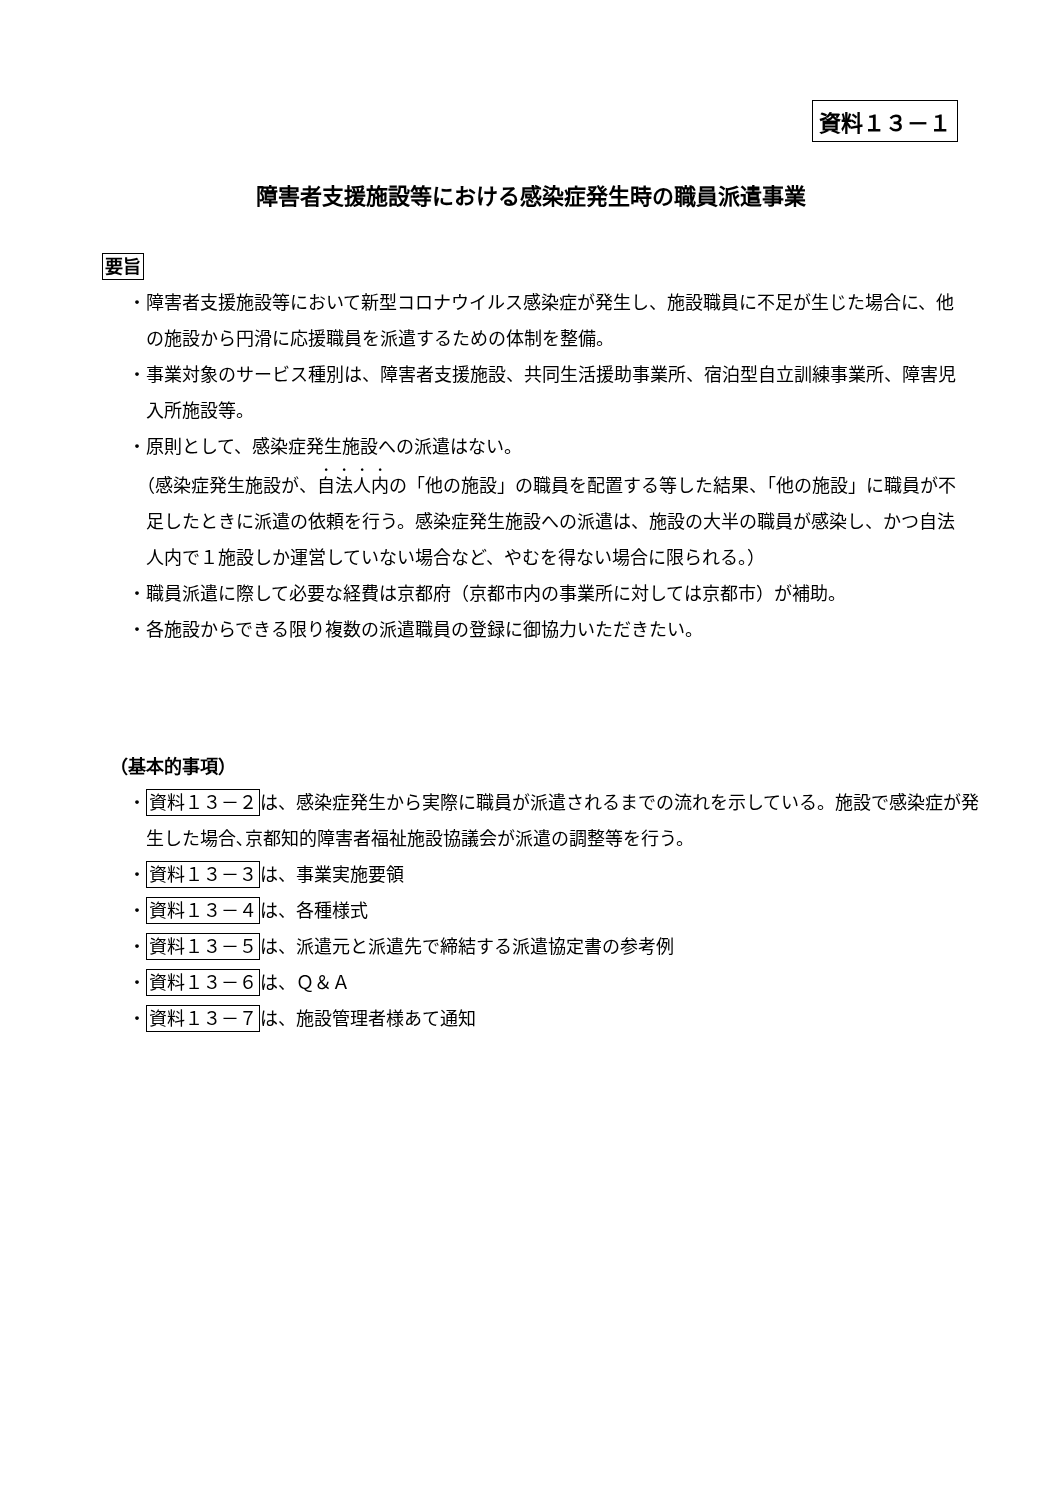資料１３－１
障害者支援施設等における感染症発生時の職員派遣事業
要旨
・障害者支援施設等において新型コロナウイルス感染症が発生し、施設職員に不足が生じた場合に、他の施設から円滑に応援職員を派遣するための体制を整備。
・事業対象のサービス種別は、障害者支援施設、共同生活援助事業所、宿泊型自立訓練事業所、障害児入所施設等。
・原則として、感染症発生施設への派遣はない。
　（感染症発生施設が、自法人内の「他の施設」の職員を配置する等した結果、「他の施設」に職員が不足したときに派遣の依頼を行う。感染症発生施設への派遣は、施設の大半の職員が感染し、かつ自法人内で１施設しか運営していない場合など、やむを得ない場合に限られる。）
・職員派遣に際して必要な経費は京都府（京都市内の事業所に対しては京都市）が補助。
・各施設からできる限り複数の派遣職員の登録に御協力いただきたい。
（基本的事項）
・資料１３－２は、感染症発生から実際に職員が派遣されるまでの流れを示している。施設で感染症が発生した場合､京都知的障害者福祉施設協議会が派遣の調整等を行う。
・資料１３－３は、事業実施要領
・資料１３－４は、各種様式
・資料１３－５は、派遣元と派遣先で締結する派遣協定書の参考例
・資料１３－６は、Ｑ＆Ａ
・資料１３－７は、施設管理者様あて通知